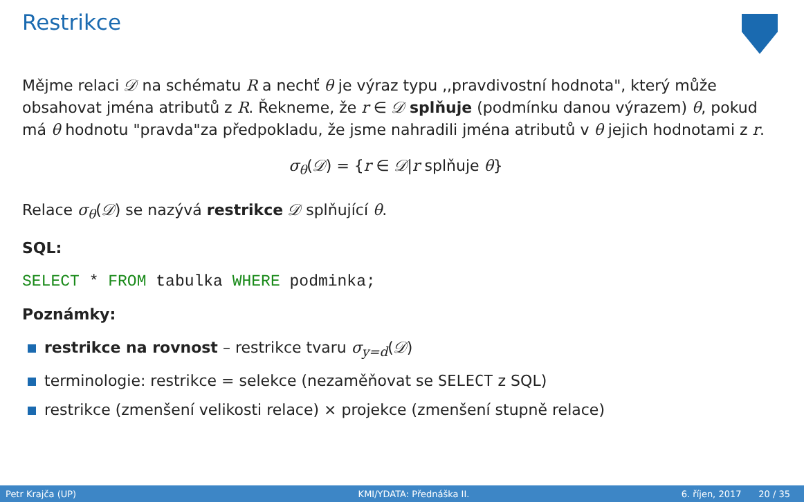Restrikce
Mějme relaci 𝒟 na schématu R a nechť θ je výraz typu ,,pravdivostní hodnota", který může obsahovat jména atributů z R. Řekneme, že r ∈ 𝒟 splňuje (podmínku danou výrazem) θ, pokud má θ hodnotu "pravda"za předpokladu, že jsme nahradili jména atributů v θ jejich hodnotami z r.
σ<sub>θ</sub>(𝒟) = {r ∈ 𝒟|r splňuje θ}
Relace σ<sub>θ</sub>(𝒟) se nazývá restrikce 𝒟 splňující θ.
SQL:
SELECT * FROM tabulka WHERE podminka;
Poznámky:
restrikce na rovnost – restrikce tvaru σ<sub>y=d</sub>(𝒟)
terminologie: restrikce = selekce (nezaměňovat se SELECT z SQL)
restrikce (zmenšení velikosti relace) × projekce (zmenšení stupně relace)
Petr Krajča (UP) KMI/YDATA: Přednáška II. 6. říjen, 2017 20 / 35